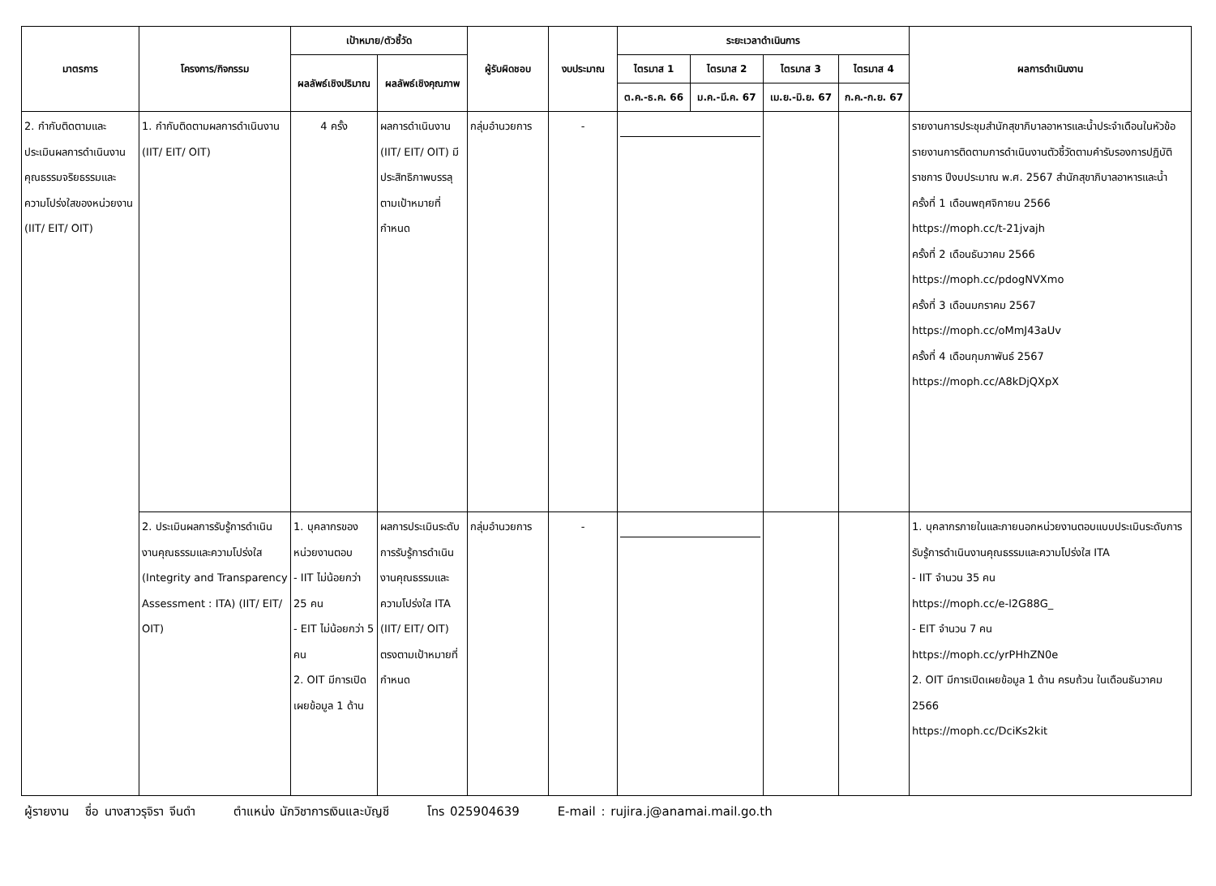| มาตรการ | โครงการ/กิจกรรม | เป้าหมาย/ตัวชี้วัด | | ผู้รับผิดชอบ | งบประมาณ | ระยะเวลาดำเนินการ | | | | ผลการดำเนินงาน |
| --- | --- | --- | --- | --- | --- | --- | --- | --- | --- | --- |
| | | ผลลัพธ์เชิงปริมาณ | ผลลัพธ์เชิงคุณภาพ | | | ไตรมาส 1 | ไตรมาส 2 | ไตรมาส 3 | ไตรมาส 4 | |
| | | | | | | ต.ค.-ธ.ค. 66 | ม.ค.-มี.ค. 67 | เม.ย.-มิ.ย. 67 | ก.ค.-ก.ย. 67 | |
| 2. กำกับติดตามและประเมินผลการดำเนินงานคุณธรรมจริยธรรมและความโปร่งใสของหน่วยงาน (IIT/ EIT/ OIT) | 1. กำกับติดตามผลการดำเนินงาน (IIT/ EIT/ OIT) | 4 ครั้ง | ผลการดำเนินงาน (IIT/ EIT/ OIT) มีประสิทธิภาพบรรลุตามเป้าหมายที่กำหนด | กลุ่มอำนวยการ | - | | | | | รายงานการประชุมสำนักสุขาภิบาลอาหารและน้ำประจำเดือนในหัวข้อรายงานการติดตามการดำเนินงานตัวชี้วัดตามคำรับรองการปฏิบัติราชการ ปีงบประมาณ พ.ศ. 2567 สำนักสุขาภิบาลอาหารและน้ำ ครั้งที่ 1 เดือนพฤศจิกายน 2566 https://moph.cc/t-21jvajh ครั้งที่ 2 เดือนธันวาคม 2566 https://moph.cc/pdogNVXmo ครั้งที่ 3 เดือนมกราคม 2567 https://moph.cc/oMmJ43aUv ครั้งที่ 4 เดือนกุมภาพันธ์ 2567 https://moph.cc/A8kDjQXpX |
| | 2. ประเมินผลการรับรู้การดำเนินงานคุณธรรมและความโปร่งใส (Integrity and Transparency Assessment : ITA) (IIT/ EIT/ OIT) | 1. บุคลากรของหน่วยงานตอบ - IIT ไม่น้อยกว่า 25 คน - EIT ไม่น้อยกว่า 5 คน 2. OIT มีการเปิดเผยข้อมูล 1 ด้าน | ผลการประเมินระดับการรับรู้การดำเนินงานคุณธรรมและความโปร่งใส ITA (IIT/ EIT/ OIT) ตรงตามเป้าหมายที่กำหนด | กลุ่มอำนวยการ | - | | | | | 1. บุคลากรภายในและภายนอกหน่วยงานตอบแบบประเมินระดับการรับรู้การดำเนินงานคุณธรรมและความโปร่งใส ITA - IIT จำนวน 35 คน https://moph.cc/e-l2G88G_ - EIT จำนวน 7 คน https://moph.cc/yrPHhZN0e 2. OIT มีการเปิดเผยข้อมูล 1 ด้าน ครบถ้วน ในเดือนธันวาคม 2566 https://moph.cc/DciKs2kit |
ผู้รายงาน ชื่อ นางสาวรุจิรา จีนดำ ตำแหน่ง นักวิชาการเงินและบัญชี โทร 025904639 E-mail : rujira.j@anamai.mail.go.th